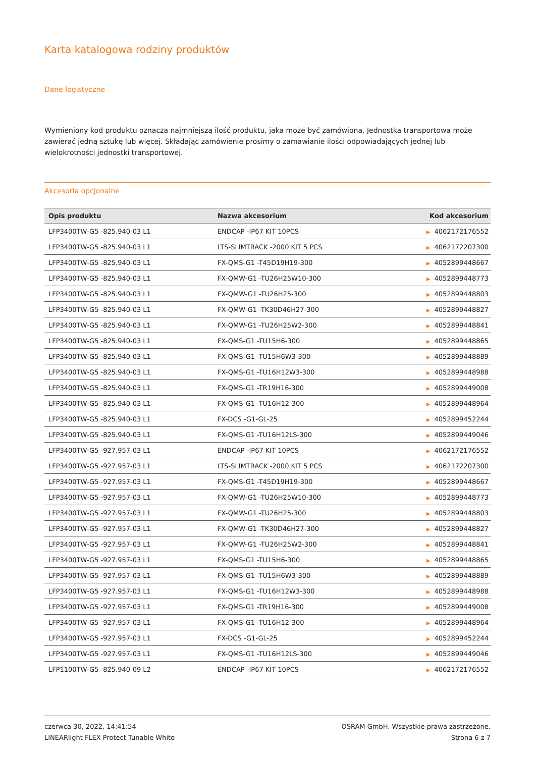Karta katalogowa rodziny produktów
Dane logistyczne
Wymieniony kod produktu oznacza najmniejszą ilość produktu, jaka może być zamówiona. Jednostka transportowa może zawierać jedną sztukę lub więcej. Składając zamówienie prosimy o zamawianie ilości odpowiadających jednej lub wielokrotności jednostki transportowej.
Akcesoria opcjonalne
| Opis produktu | Nazwa akcesorium | Kod akcesorium |
| --- | --- | --- |
| LFP3400TW-G5 -825.940-03 L1 | ENDCAP -IP67 KIT 10PCS | ▶ 4062172176552 |
| LFP3400TW-G5 -825.940-03 L1 | LTS-SLIMTRACK -2000 KIT 5 PCS | ▶ 4062172207300 |
| LFP3400TW-G5 -825.940-03 L1 | FX-QMS-G1 -T45D19H19-300 | ▶ 4052899448667 |
| LFP3400TW-G5 -825.940-03 L1 | FX-QMW-G1 -TU26H25W10-300 | ▶ 4052899448773 |
| LFP3400TW-G5 -825.940-03 L1 | FX-QMW-G1 -TU26H25-300 | ▶ 4052899448803 |
| LFP3400TW-G5 -825.940-03 L1 | FX-QMW-G1 -TK30D46H27-300 | ▶ 4052899448827 |
| LFP3400TW-G5 -825.940-03 L1 | FX-QMW-G1 -TU26H25W2-300 | ▶ 4052899448841 |
| LFP3400TW-G5 -825.940-03 L1 | FX-QMS-G1 -TU15H6-300 | ▶ 4052899448865 |
| LFP3400TW-G5 -825.940-03 L1 | FX-QMS-G1 -TU15H6W3-300 | ▶ 4052899448889 |
| LFP3400TW-G5 -825.940-03 L1 | FX-QMS-G1 -TU16H12W3-300 | ▶ 4052899448988 |
| LFP3400TW-G5 -825.940-03 L1 | FX-QMS-G1 -TR19H16-300 | ▶ 4052899449008 |
| LFP3400TW-G5 -825.940-03 L1 | FX-QMS-G1 -TU16H12-300 | ▶ 4052899448964 |
| LFP3400TW-G5 -825.940-03 L1 | FX-DCS -G1-GL-25 | ▶ 4052899452244 |
| LFP3400TW-G5 -825.940-03 L1 | FX-QMS-G1 -TU16H12LS-300 | ▶ 4052899449046 |
| LFP3400TW-G5 -927.957-03 L1 | ENDCAP -IP67 KIT 10PCS | ▶ 4062172176552 |
| LFP3400TW-G5 -927.957-03 L1 | LTS-SLIMTRACK -2000 KIT 5 PCS | ▶ 4062172207300 |
| LFP3400TW-G5 -927.957-03 L1 | FX-QMS-G1 -T45D19H19-300 | ▶ 4052899448667 |
| LFP3400TW-G5 -927.957-03 L1 | FX-QMW-G1 -TU26H25W10-300 | ▶ 4052899448773 |
| LFP3400TW-G5 -927.957-03 L1 | FX-QMW-G1 -TU26H25-300 | ▶ 4052899448803 |
| LFP3400TW-G5 -927.957-03 L1 | FX-QMW-G1 -TK30D46H27-300 | ▶ 4052899448827 |
| LFP3400TW-G5 -927.957-03 L1 | FX-QMW-G1 -TU26H25W2-300 | ▶ 4052899448841 |
| LFP3400TW-G5 -927.957-03 L1 | FX-QMS-G1 -TU15H6-300 | ▶ 4052899448865 |
| LFP3400TW-G5 -927.957-03 L1 | FX-QMS-G1 -TU15H6W3-300 | ▶ 4052899448889 |
| LFP3400TW-G5 -927.957-03 L1 | FX-QMS-G1 -TU16H12W3-300 | ▶ 4052899448988 |
| LFP3400TW-G5 -927.957-03 L1 | FX-QMS-G1 -TR19H16-300 | ▶ 4052899449008 |
| LFP3400TW-G5 -927.957-03 L1 | FX-QMS-G1 -TU16H12-300 | ▶ 4052899448964 |
| LFP3400TW-G5 -927.957-03 L1 | FX-DCS -G1-GL-25 | ▶ 4052899452244 |
| LFP3400TW-G5 -927.957-03 L1 | FX-QMS-G1 -TU16H12LS-300 | ▶ 4052899449046 |
| LFP1100TW-G5 -825.940-09 L2 | ENDCAP -IP67 KIT 10PCS | ▶ 4062172176552 |
czerwca 30, 2022, 14:41:54
LINEARlight FLEX Protect Tunable White
OSRAM GmbH. Wszystkie prawa zastrzeżone.
Strona 6 z 7